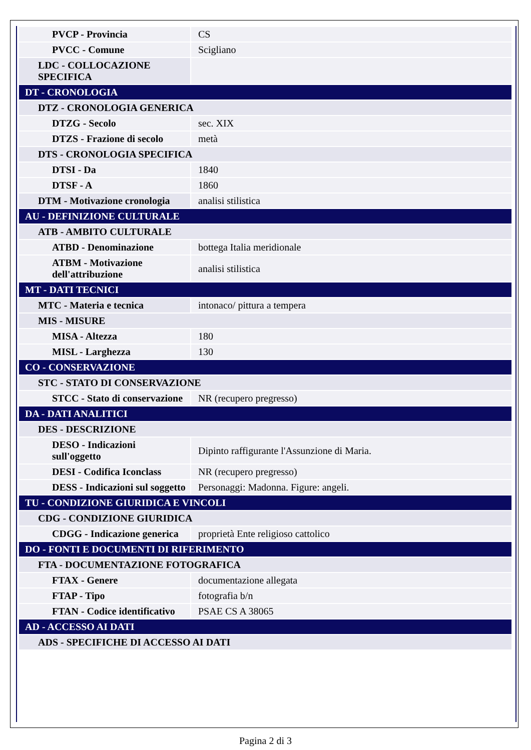| PVCP - Provincia | CS |
| PVCC - Comune | Scigliano |
| LDC - COLLOCAZIONE SPECIFICA | |
| DT - CRONOLOGIA | |
| DTZ - CRONOLOGIA GENERICA | |
| DTZG - Secolo | sec. XIX |
| DTZS - Frazione di secolo | metà |
| DTS - CRONOLOGIA SPECIFICA | |
| DTSI - Da | 1840 |
| DTSF - A | 1860 |
| DTM - Motivazione cronologia | analisi stilistica |
| AU - DEFINIZIONE CULTURALE | |
| ATB - AMBITO CULTURALE | |
| ATBD - Denominazione | bottega Italia meridionale |
| ATBM - Motivazione dell'attribuzione | analisi stilistica |
| MT - DATI TECNICI | |
| MTC - Materia e tecnica | intonaco/ pittura a tempera |
| MIS - MISURE | |
| MISA - Altezza | 180 |
| MISL - Larghezza | 130 |
| CO - CONSERVAZIONE | |
| STC - STATO DI CONSERVAZIONE | |
| STCC - Stato di conservazione | NR (recupero pregresso) |
| DA - DATI ANALITICI | |
| DES - DESCRIZIONE | |
| DESO - Indicazioni sull'oggetto | Dipinto raffigurante l'Assunzione di Maria. |
| DESI - Codifica Iconclass | NR (recupero pregresso) |
| DESS - Indicazioni sul soggetto | Personaggi: Madonna. Figure: angeli. |
| TU - CONDIZIONE GIURIDICA E VINCOLI | |
| CDG - CONDIZIONE GIURIDICA | |
| CDGG - Indicazione generica | proprietà Ente religioso cattolico |
| DO - FONTI E DOCUMENTI DI RIFERIMENTO | |
| FTA - DOCUMENTAZIONE FOTOGRAFICA | |
| FTAX - Genere | documentazione allegata |
| FTAP - Tipo | fotografia b/n |
| FTAN - Codice identificativo | PSAE CS A 38065 |
| AD - ACCESSO AI DATI | |
| ADS - SPECIFICHE DI ACCESSO AI DATI | |
Pagina 2 di 3